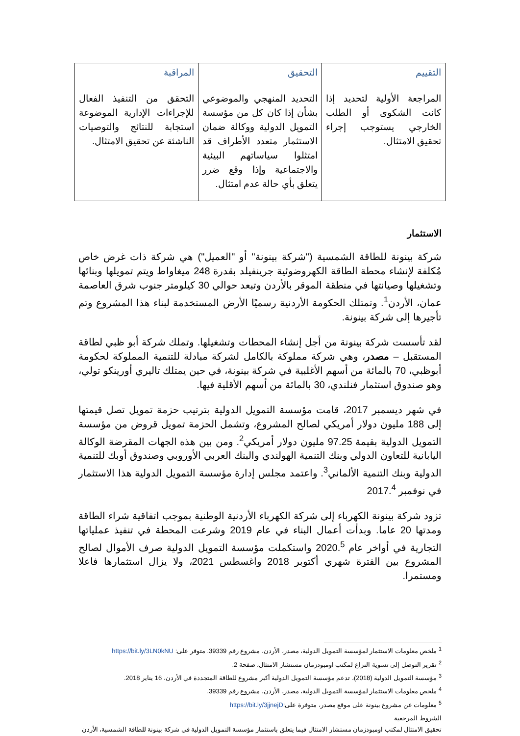| التقييم المراجعة الأولية لتحديد إذا كانت الشكوى أو الطلب الخارجي يستوجب إجراء تحقيق الامتثال. | التحقيق التحديد المنهجي والموضوعي بشأن إذا كان كل من مؤسسة التمويل الدولية ووكالة ضمان الاستثمار متعدد الأطراف قد امتثلوا سياساتهم البيئية والاجتماعية وإذا وقع ضرر يتعلق بأي حالة عدم امتثال. | المراقبة التحقق من التنفيذ الفعال للإجراءات الإدارية الموضوعة استجابة للنتائج والتوصيات الناشئة عن تحقيق الامتثال. |
الاستثمار
شركة بينونة للطاقة الشمسية ("شركة بينونة" أو "العميل") هي شركة ذات غرض خاص مُكلفة لإنشاء محطة الطاقة الكهروضوئية جرينفيلد بقدرة 248 ميغاواط ويتم تمويلها وبنائها وتشغيلها وصيانتها في منطقة الموقر بالأردن وتبعد حوالي 30 كيلومتر جنوب شرق العاصمة عمان، الأردن<sup>1</sup>. وتمتلك الحكومة الأردنية رسميًا الأرض المستخدمة لبناء هذا المشروع وتم تأجيرها إلى شركة بينونة.
لقد تأسست شركة بينونة من أجل إنشاء المحطات وتشغيلها. وتملك شركة أبو ظبي لطاقة المستقبل – مصدر، وهي شركة مملوكة بالكامل لشركة مبادلة للتنمية المملوكة لحكومة أبوظبي، 70 بالمائة من أسهم الأغلبية في شركة بينونة، في حين يمتلك تاليري أورينكو تولي، وهو صندوق استثمار فنلندي، 30 بالمائة من أسهم الأقلية فيها.
في شهر ديسمبر 2017، قامت مؤسسة التمويل الدولية بترتيب حزمة تمويل تصل قيمتها إلى 188 مليون دولار أمريكي لصالح المشروع، وتشمل الحزمة تمويل قروض من مؤسسة التمويل الدولية بقيمة 97.25 مليون دولار أمريكي<sup>2</sup>. ومن بين هذه الجهات المقرضة الوكالة اليابانية للتعاون الدولي وبنك التنمية الهولندي والبنك العربي الأوروبي وصندوق أوبك للتنمية الدولية وبنك التنمية الألماني<sup>3</sup>. واعتمد مجلس إدارة مؤسسة التمويل الدولية هذا الاستثمار في نوفمبر 2017.<sup>4</sup>
تزود شركة بينونة الكهرباء إلى شركة الكهرباء الأردنية الوطنية بموجب اتفاقية شراء الطاقة ومدتها 20 عاما. وبدأت أعمال البناء في عام 2019 وشرعت المحطة في تنفيذ عملياتها التجارية في أواخر عام 2020.<sup>5</sup> واستكملت مؤسسة التمويل الدولية صرف الأموال لصالح المشروع بين الفترة شهري أكتوبر 2018 واغسطس 2021، ولا يزال استثمارها فاعلا ومستمرا.
<sup>1</sup> ملخص معلومات الاستثمار لمؤسسة التمويل الدولية، مصدر، الأردن، مشروع رقم 39339. متوفر على: https://bit.ly/3LN0kNU
<sup>2</sup> تقرير التوصل إلى تسوية النزاع لمكتب اومبودزمان مستشار الامتثال، صفحة 2.
<sup>3</sup> مؤسسة التمويل الدولية (2018)، تدعم مؤسسة التمويل الدولية أكبر مشروع للطاقة المتجددة في الأردن، 16 يناير 2018.
<sup>4</sup> ملخص معلومات الاستثمار لمؤسسة التمويل الدولية، مصدر، الأردن، مشروع رقم 39339.
<sup>5</sup> معلومات عن مشروع بينونة على موقع مصدر، متوفرة على:https://bit.ly/3jjnejD
الشروط المرجعية
تحقيق الامتثال لمكتب اومبودزمان مستشار الامتثال فيما يتعلق باستثمار مؤسسة التمويل الدولية في شركة بينونة للطاقة الشمسية، الأردن